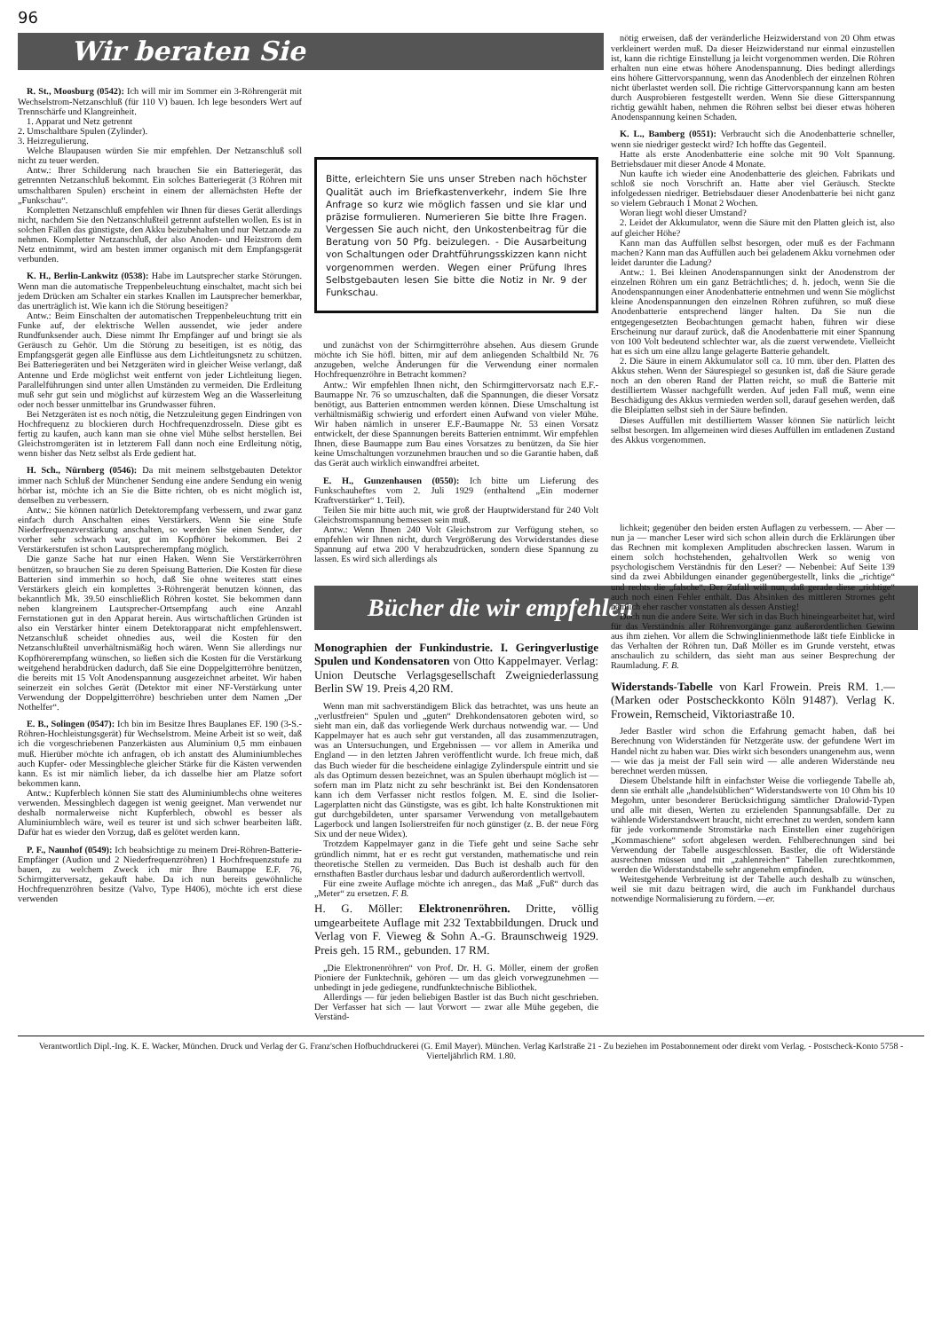96
Wir beraten Sie
R. St., Moosburg (0542): Ich will mir im Sommer ein 3-Röhrengerät mit Wechselstrom-Netzanschluß (für 110 V) bauen. Ich lege besonders Wert auf Trennschärfe und Klangreinheit.
1. Apparat und Netz getrennt
2. Umschaltbare Spulen (Zylinder).
3. Heizregulierung.
Welche Blaupausen würden Sie mir empfehlen. Der Netzanschluß soll nicht zu teuer werden.
Antw.: Ihrer Schilderung nach brauchen Sie ein Batteriegerät, das getrennten Netzanschluß bekommt. Ein solches Batteriegerät (3 Röhren mit umschaltbaren Spulen) erscheint in einem der allernächsten Hefte der „Funkschau“.
Kompletten Netzanschluß empfehlen wir Ihnen für dieses Gerät allerdings nicht, nachdem Sie den Netzanschlußteil getrennt aufstellen wollen. Es ist in solchen Fällen das günstigste, den Akku beizubehalten und nur Netzanode zu nehmen. Kompletter Netzanschluß, der also Anoden- und Heizstrom dem Netz entnimmt, wird am besten immer organisch mit dem Empfangsgerät verbunden.
K. H., Berlin-Lankwitz (0538): Habe im Lautsprecher starke Störungen. Wenn man die automatische Treppenbeleuchtung einschaltet, macht sich bei jedem Drücken am Schalter ein starkes Knallen im Lautsprecher bemerkbar, das unerträglich ist. Wie kann ich die Störung beseitigen?
Antw.: Beim Einschalten der automatischen Treppenbeleuchtung tritt ein Funke auf, der elektrische Wellen aussendet, wie jeder andere Rundfunksender auch. Diese nimmt Ihr Empfänger auf und bringt sie als Geräusch zu Gehör. Um die Störung zu beseitigen, ist es nötig, das Empfangsgerät gegen alle Einflüsse aus dem Lichtleitungsnetz zu schützen. Bei Batteriegeräten und bei Netzgeräten wird in gleicher Weise verlangt, daß Antenne und Erde möglichst weit entfernt von jeder Lichtleitung liegen. Parallelführungen sind unter allen Umständen zu vermeiden. Die Erdleitung muß sehr gut sein und möglichst auf kürzestem Weg an die Wasserleitung oder noch besser unmittelbar ins Grundwasser führen.
Bei Netzgeräten ist es noch nötig, die Netzzuleitung gegen Eindringen von Hochfrequenz zu blockieren durch Hochfrequenzdrosseln. Diese gibt es fertig zu kaufen, auch kann man sie ohne viel Mühe selbst herstellen. Bei Gleichstromgeräten ist in letzterem Fall dann noch eine Erdleitung nötig, wenn bisher das Netz selbst als Erde gedient hat.
H. Sch., Nürnberg (0546): Da mit meinem selbstgebauten Detektor immer nach Schluß der Münchener Sendung eine andere Sendung ein wenig hörbar ist, möchte ich an Sie die Bitte richten, ob es nicht möglich ist, denselben zu verbessern.
Antw.: Sie können natürlich Detektorempfang verbessern, und zwar ganz einfach durch Anschalten eines Verstärkers. Wenn Sie eine Stufe Niederfrequenzverstärkung anschalten, so werden Sie einen Sender, der vorher sehr schwach war, gut im Kopfhörer bekommen. Bei 2 Verstärkerstufen ist schon Lautsprecherempfang möglich.
Die ganze Sache hat nur einen Haken. Wenn Sie Verstärkerröhren benützen, so brauchen Sie zu deren Speisung Batterien. Die Kosten für diese Batterien sind immerhin so hoch, daß Sie ohne weiteres statt eines Verstärkers gleich ein komplettes 3-Röhrengerät benutzen können, das bekanntlich Mk. 39.50 einschließlich Röhren kostet. Sie bekommen dann neben klangreinem Lautsprecher-Ortsempfang auch eine Anzahl Fernstationen gut in den Apparat herein. Aus wirtschaftlichen Gründen ist also ein Verstärker hinter einem Detektorapparat nicht empfehlenswert. Netzanschluß scheidet ohnedies aus, weil die Kosten für den Netzanschlußteil unverhältnismäßig hoch wären. Wenn Sie allerdings nur Kopfhörerempfang wünschen, so ließen sich die Kosten für die Verstärkung weitgehend herabdrücken dadurch, daß Sie eine Doppelgitterröhre benützen, die bereits mit 15 Volt Anodenspannung ausgezeichnet arbeitet. Wir haben seinerzeit ein solches Gerät (Detektor mit einer NF-Verstärkung unter Verwendung der Doppelgitterröhre) beschrieben unter dem Namen „Der Nothelfer“.
E. B., Solingen (0547): Ich bin im Besitze Ihres Bauplanes EF. 190 (3-S.-Röhren-Hochleistungsgerät) für Wechselstrom. Meine Arbeit ist so weit, daß ich die vorgeschriebenen Panzerkästen aus Aluminium 0,5 mm einbauen muß. Hierüber möchte ich anfragen, ob ich anstatt des Aluminiumbleches auch Kupfer- oder Messingbleche gleicher Stärke für die Kästen verwenden kann. Es ist mir nämlich lieber, da ich dasselbe hier am Platze sofort bekommen kann.
Antw.: Kupferblech können Sie statt des Aluminiumblechs ohne weiteres verwenden. Messingblech dagegen ist wenig geeignet. Man verwendet nur deshalb normalerweise nicht Kupferblech, obwohl es besser als Aluminiumblech wäre, weil es teurer ist und sich schwer bearbeiten läßt. Dafür hat es wieder den Vorzug, daß es gelötet werden kann.
P. F., Naunhof (0549): Ich beabsichtige zu meinem Drei-Röhren-Batterie-Empfänger (Audion und 2 Niederfrequenzröhren) 1 Hochfrequenzstufe zu bauen, zu welchem Zweck ich mir Ihre Baumappe E.F. 76, Schirmgitterversatz, gekauft habe. Da ich nun bereits gewöhnliche Hochfrequenzröhren besitze (Valvo, Type H406), möchte ich erst diese verwenden
Bitte, erleichtern Sie uns unser Streben nach höchster Qualität auch im Briefkastenverkehr, indem Sie Ihre Anfrage so kurz wie möglich fassen und sie klar und präzise formulieren. Numerieren Sie bitte Ihre Fragen. Vergessen Sie auch nicht, den Unkostenbeitrag für die Beratung von 50 Pfg. beizulegen. - Die Ausarbeitung von Schaltungen oder Drahtführungsskizzen kann nicht vorgenommen werden. Wegen einer Prüfung Ihres Selbstgebauten lesen Sie bitte die Notiz in Nr. 9 der Funkschau.
und zunächst von der Schirmgitterröhre absehen. Aus diesem Grunde möchte ich Sie höfl. bitten, mir auf dem anliegenden Schaltbild Nr. 76 anzugeben, welche Änderungen für die Verwendung einer normalen Hochfrequenzröhre in Betracht kommen?
Antw.: Wir empfehlen Ihnen nicht, den Schirmgittervorsatz nach E.F.-Baumappe Nr. 76 so umzuschalten, daß die Spannungen, die dieser Vorsatz benötigt, aus Batterien entnommen werden können. Diese Umschaltung ist verhältnismäßig schwierig und erfordert einen Aufwand von vieler Mühe. Wir haben nämlich in unserer E.F.-Baumappe Nr. 53 einen Vorsatz entwickelt, der diese Spannungen bereits Batterien entnimmt. Wir empfehlen Ihnen, diese Baumappe zum Bau eines Vorsatzes zu benützen, da Sie hier keine Umschaltungen vorzunehmen brauchen und so die Garantie haben, daß das Gerät auch wirklich einwandfrei arbeitet.
E. H., Gunzenhausen (0550): Ich bitte um Lieferung des Funkschauheftes vom 2. Juli 1929 (enthaltend „Ein moderner Kraftverstärker“ 1. Teil).
Teilen Sie mir bitte auch mit, wie groß der Hauptwiderstand für 240 Volt Gleichstromspannung bemessen sein muß.
Antw.: Wenn Ihnen 240 Volt Gleichstrom zur Verfügung stehen, so empfehlen wir Ihnen nicht, durch Vergrößerung des Vorwiderstandes diese Spannung auf etwa 200 V herabzudrücken, sondern diese Spannung zu lassen. Es wird sich allerdings als
Bücher die wir empfehlen
Monographien der Funkindustrie. I. Geringverlustige Spulen und Kondensatoren von Otto Kappelmayer. Verlag: Union Deutsche Verlagsgesellschaft Zweigniederlassung Berlin SW 19. Preis 4,20 RM.
Wenn man mit sachverständigem Blick das betrachtet, was uns heute an „verlustfreien“ Spulen und „guten“ Drehkondensatoren geboten wird, so sieht man ein, daß das vorliegende Werk durchaus notwendig war. — Und Kappelmayer hat es auch sehr gut verstanden, all das zusammenzutragen, was an Untersuchungen, und Ergebnissen — vor allem in Amerika und England — in den letzten Jahren veröffentlicht wurde. Ich freue mich, daß das Buch wieder für die bescheidene einlagige Zylinderspule eintritt und sie als das Optimum dessen bezeichnet, was an Spulen überhaupt möglich ist — sofern man im Platz nicht zu sehr beschränkt ist. Bei den Kondensatoren kann ich dem Verfasser nicht restlos folgen. M. E. sind die Isolier-Lagerplatten nicht das Günstigste, was es gibt. Ich halte Konstruktionen mit gut durchgebildeten, unter sparsamer Verwendung von metallgebautem Lagerbock und langen Isolierstreifen für noch günstiger (z. B. der neue Förg Six und der neue Widex).
Trotzdem Kappelmayer ganz in die Tiefe geht und seine Sache sehr gründlich nimmt, hat er es recht gut verstanden, mathematische und rein theoretische Stellen zu vermeiden. Das Buch ist deshalb auch für den ernsthaften Bastler durchaus lesbar und dadurch außerordentlich wertvoll.
Für eine zweite Auflage möchte ich anregen., das Maß „Fuß“ durch das „Meter“ zu ersetzen. F. B.
H. G. Möller: Elektronenröhren. Dritte, völlig umgearbeitete Auflage mit 232 Textabbildungen. Druck und Verlag von F. Vieweg & Sohn A.-G. Braunschweig 1929. Preis geh. 15 RM., gebunden. 17 RM.
„Die Elektronenröhren“ von Prof. Dr. H. G. Möller, einem der großen Pioniere der Funktechnik, gehören — um das gleich vorwegzunehmen — unbedingt in jede gediegene, rundfunktechnische Bibliothek.
Allerdings — für jeden beliebigen Bastler ist das Buch nicht geschrieben. Der Verfasser hat sich — laut Vorwort — zwar alle Mühe gegeben, die Verständ-
nötig erweisen, daß der veränderliche Heizwiderstand von 20 Ohm etwas verkleinert werden muß. Da dieser Heizwiderstand nur einmal einzustellen ist, kann die richtige Einstellung ja leicht vorgenommen werden. Die Röhren erhalten nun eine etwas höhere Anodenspannung. Dies bedingt allerdings eins höhere Gittervorspannung, wenn das Anodenblech der einzelnen Röhren nicht überlastet werden soll. Die richtige Gittervorspannung kann am besten durch Ausprobieren festgestellt werden. Wenn Sie diese Gitterspannung richtig gewählt haben, nehmen die Röhren selbst bei dieser etwas höheren Anodenspannung keinen Schaden.
K. L., Bamberg (0551): Verbraucht sich die Anodenbatterie schneller, wenn sie niedriger gesteckt wird? Ich hoffte das Gegenteil.
Hatte als erste Anodenbatterie eine solche mit 90 Volt Spannung. Betriebsdauer mit dieser Anode 4 Monate.
Nun kaufte ich wieder eine Anodenbatterie des gleichen. Fabrikats und schloß sie noch Vorschrift an. Hatte aber viel Geräusch. Steckte infolgedessen niedriger. Betriebsdauer dieser Anodenbatterie bei nicht ganz so vielem Gebrauch 1 Monat 2 Wochen.
Woran liegt wohl dieser Umstand?
2. Leidet der Akkumulator, wenn die Säure mit den Platten gleich ist, also auf gleicher Höhe?
Kann man das Auffüllen selbst besorgen, oder muß es der Fachmann machen? Kann man das Auffüllen auch bei geladenem Akku vornehmen oder leidet darunter die Ladung?
Antw.: 1. Bei kleinen Anodenspannungen sinkt der Anodenstrom der einzelnen Röhren um ein ganz Beträchtliches; d. h. jedoch, wenn Sie die Anodenspannungen einer Anodenbatterie entnehmen und wenn Sie möglichst kleine Anodenspannungen den einzelnen Röhren zuführen, so muß diese Anodenbatterie entsprechend länger halten. Da Sie nun die entgegengesetzten Beobachtungen gemacht haben, führen wir diese Erscheinung nur darauf zurück, daß die Anodenbatterie mit einer Spannung von 100 Volt bedeutend schlechter war, als die zuerst verwendete. Vielleicht hat es sich um eine allzu lange gelagerte Batterie gehandelt.
2. Die Säure in einem Akkumulator soll ca. 10 mm. über den. Platten des Akkus stehen. Wenn der Säurespiegel so gesunken ist, daß die Säure gerade noch an den oberen Rand der Platten reicht, so muß die Batterie mit destilliertem Wasser nachgefüllt werden. Auf jeden Fall muß, wenn eine Beschädigung des Akkus vermieden werden soll, darauf gesehen werden, daß die Bleiplatten selbst sieh in der Säure befinden.
Dieses Auffüllen mit destilliertem Wasser können Sie natürlich leicht selbst besorgen. Im allgemeinen wird dieses Auffüllen im entladenen Zustand des Akkus vorgenommen.
lichkeit; gegenüber den beiden ersten Auflagen zu verbessern. — Aber — nun ja — mancher Leser wird sich schon allein durch die Erklärungen über das Rechnen mit komplexen Amplituden abschrecken lassen. Warum in einem solch hochstehenden, gehaltvollen Werk so wenig von psychologischem Verständnis für den Leser? — Nebenbei: Auf Seite 139 sind da zwei Abbildungen einander gegenübergestellt, links die „richtige“ und rechts die „falsche“. Der Zufall will nun, daß gerade diese „richtige“ auch noch einen Fehler enthält. Das Absinken des mittleren Stromes geht nämlich eher rascher vonstatten als dessen Anstieg!
Doch nun die andere Seite. Wer sich in das Buch hineingearbeitet hat, wird für das Verständnis aller Röhrenvorgänge ganz außerordentlichen Gewinn aus ihm ziehen. Vor allem die Schwinglinienmethode läßt tiefe Einblicke in das Verhalten der Röhren tun. Daß Möller es im Grunde versteht, etwas anschaulich zu schildern, das sieht man aus seiner Besprechung der Raumladung. F. B.
Widerstands-Tabelle von Karl Frowein. Preis RM. 1.— (Marken oder Postscheckkonto Köln 91487). Verlag K. Frowein, Remscheid, Viktoriastraße 10.
Jeder Bastler wird schon die Erfahrung gemacht haben, daß bei Berechnung von Widerständen für Netzgeräte usw. der gefundene Wert im Handel nicht zu haben war. Dies wirkt sich besonders unangenehm aus, wenn — wie das ja meist der Fall sein wird — alle anderen Widerstände neu berechnet werden müssen.
Diesem Übelstande hilft in einfachster Weise die vorliegende Tabelle ab, denn sie enthält alle „handelsüblichen“ Widerstandswerte von 10 Ohm bis 10 Megohm, unter besonderer Berücksichtigung sämtlicher Dralowid-Typen und alle mit diesen, Werten zu erzielenden Spannungsabfälle. Der zu wählende Widerstandswert braucht, nicht errechnet zu werden, sondern kann für jede vorkommende Stromstärke nach Einstellen einer zugehörigen „Kommaschiene“ sofort abgelesen werden. Fehlberechnungen sind bei Verwendung der Tabelle ausgeschlossen. Bastler, die oft Widerstände ausrechnen müssen und mit „zahlenreichen“ Tabellen zurechtkommen, werden die Widerstandstabelle sehr angenehm empfinden.
Weitestgehende Verbreitung ist der Tabelle auch deshalb zu wünschen, weil sie mit dazu beitragen wird, die auch im Funkhandel durchaus notwendige Normalisierung zu fördern. —er.
Verantwortlich Dipl.-Ing. K. E. Wacker, München. Druck und Verlag der G. Franz'schen Hofbuchdruckerei (G. Emil Mayer). München. Verlag Karlstraße 21 - Zu beziehen im Postabonnement oder direkt vom Verlag. - Postscheck-Konto 5758 - Vierteljährlich RM. 1.80.